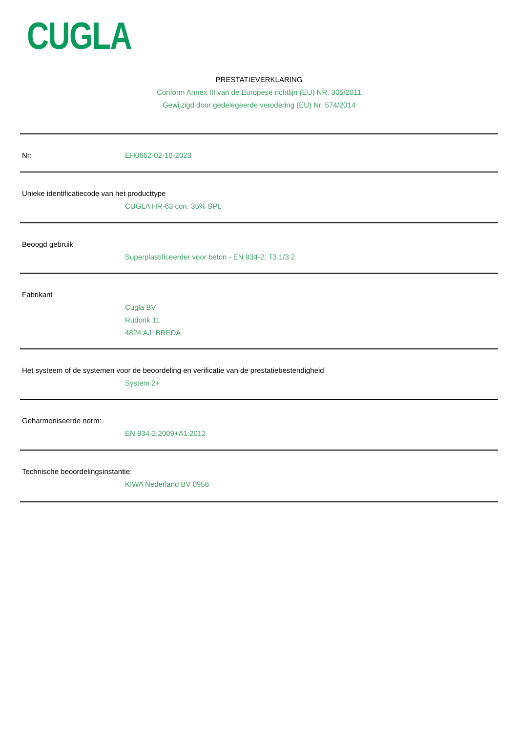CUGLA
PRESTATIEVERKLARING
Conform Annex III van de Europese richtlijn (EU) NR. 305/2011
Gewijzigd door gedelegeerde verodering (EU) Nr. 574/2014
Nr: EH0662-02-10-2023
Unieke identificatiecode van het producttype
CUGLA HR-63 con. 35% SPL
Beoogd gebruik
Superplastificeerder voor beton - EN 934-2: T3.1/3.2
Fabrikant
Cugla BV
Rudonk 11
4824 AJ BREDA
Het systeem of de systemen voor de beoordeling en verificatie van de prestatiebestendigheid
System 2+
Geharmoniseerde norm:
EN 934-2:2009+A1:2012
Technische beoordelingsinstantie:
KIWA Nederland BV 0956